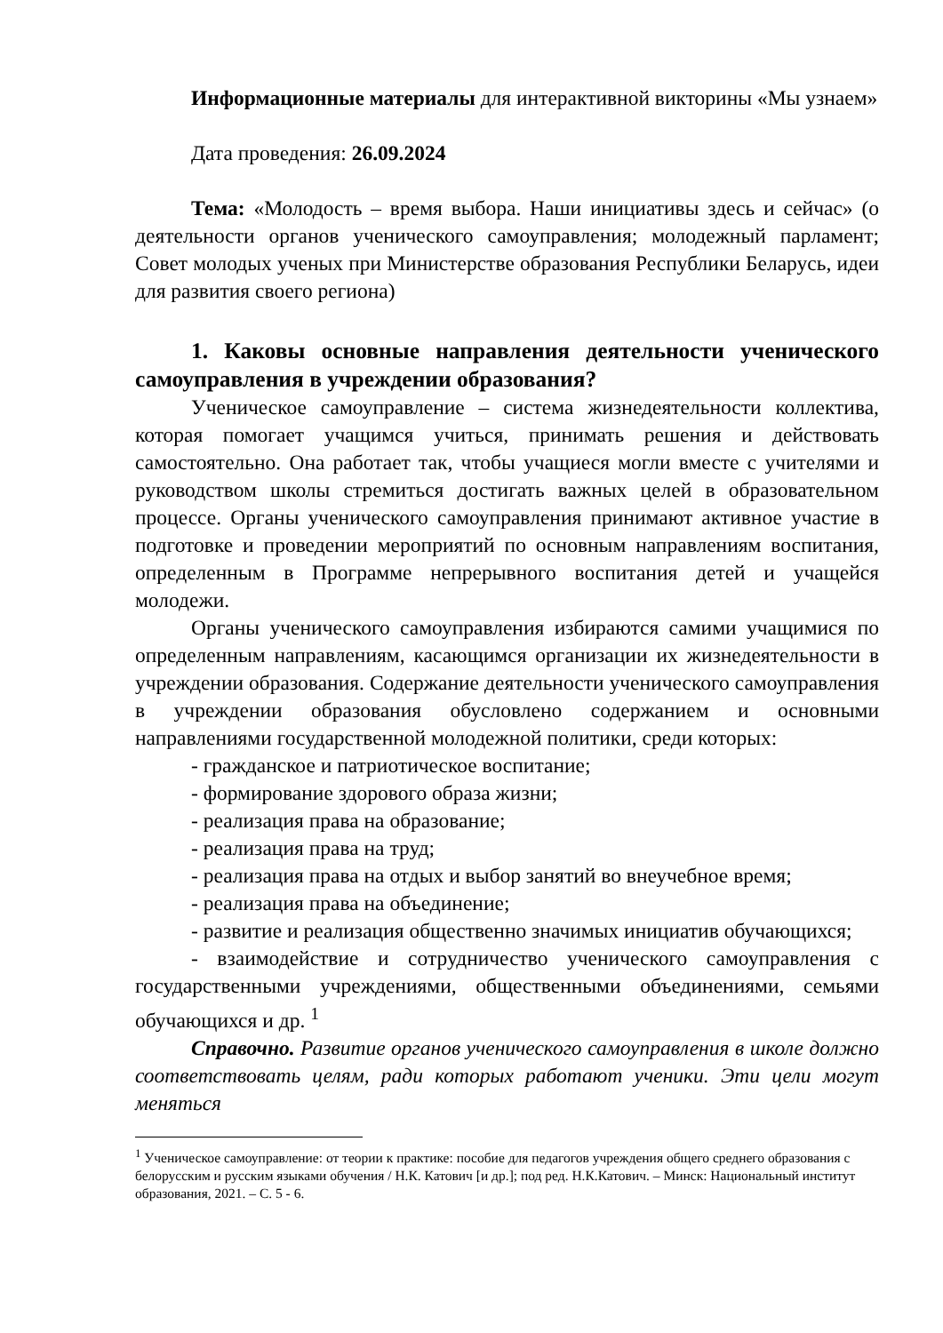Информационные материалы для интерактивной викторины «Мы узнаем»
Дата проведения: 26.09.2024
Тема: «Молодость – время выбора. Наши инициативы здесь и сейчас» (о деятельности органов ученического самоуправления; молодежный парламент; Совет молодых ученых при Министерстве образования Республики Беларусь, идеи для развития своего региона)
1. Каковы основные направления деятельности ученического самоуправления в учреждении образования?
Ученическое самоуправление – система жизнедеятельности коллектива, которая помогает учащимся учиться, принимать решения и действовать самостоятельно. Она работает так, чтобы учащиеся могли вместе с учителями и руководством школы стремиться достигать важных целей в образовательном процессе. Органы ученического самоуправления принимают активное участие в подготовке и проведении мероприятий по основным направлениям воспитания, определенным в Программе непрерывного воспитания детей и учащейся молодежи.
Органы ученического самоуправления избираются самими учащимися по определенным направлениям, касающимся организации их жизнедеятельности в учреждении образования. Содержание деятельности ученического самоуправления в учреждении образования обусловлено содержанием и основными направлениями государственной молодежной политики, среди которых:
- гражданское и патриотическое воспитание;
- формирование здорового образа жизни;
- реализация права на образование;
- реализация права на труд;
- реализация права на отдых и выбор занятий во внеучебное время;
- реализация права на объединение;
- развитие и реализация общественно значимых инициатив обучающихся;
- взаимодействие и сотрудничество ученического самоуправления с государственными учреждениями, общественными объединениями, семьями обучающихся и др. <sup>1</sup>
Справочно. Развитие органов ученического самоуправления в школе должно соответствовать целям, ради которых работают ученики. Эти цели могут меняться
<sup>1</sup> Ученическое самоуправление: от теории к практике: пособие для педагогов учреждения общего среднего образования с белорусским и русским языками обучения / Н.К. Катович [и др.]; под ред. Н.К.Катович. – Минск: Национальный институт образования, 2021. – С. 5 - 6.